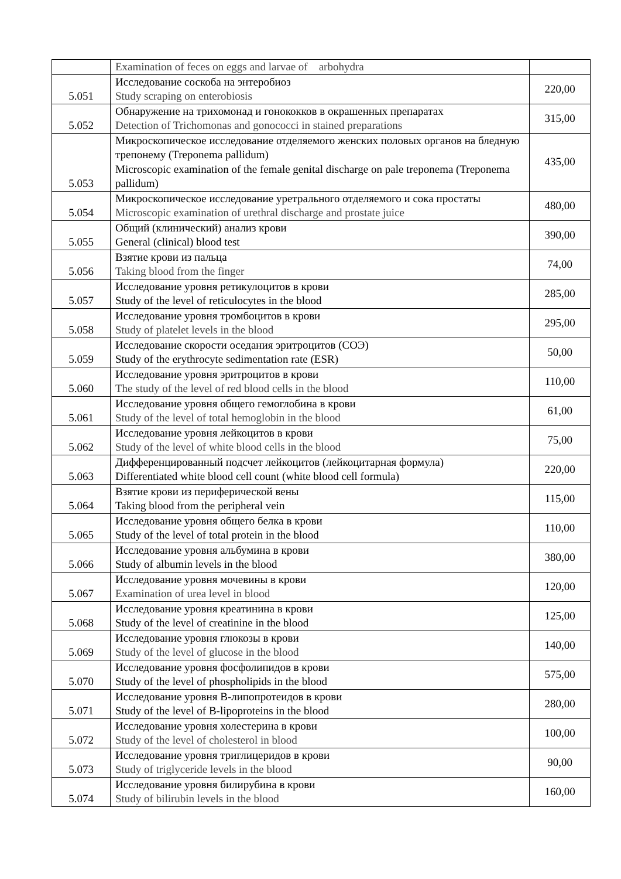| | Examination of feces on eggs and larvae of arbohydra | |
| 5.051 | Исследование соскоба на энтеробиоз Study scraping on enterobiosis | 220,00 |
| 5.052 | Обнаружение на трихомонад и гонококков в окрашенных препаратах Detection of Trichomonas and gonococci in stained preparations | 315,00 |
| 5.053 | Микроскопическое исследование отделяемого женских половых органов на бледную трепонему (Treponema pallidum) Microscopic examination of the female genital discharge on pale treponema (Treponema pallidum) | 435,00 |
| 5.054 | Микроскопическое исследование уретрального отделяемого и сока простаты Microscopic examination of urethral discharge and prostate juice | 480,00 |
| 5.055 | Общий (клинический) анализ крови General (clinical) blood test | 390,00 |
| 5.056 | Взятие крови из пальца Taking blood from the finger | 74,00 |
| 5.057 | Исследование уровня ретикулоцитов в крови Study of the level of reticulocytes in the blood | 285,00 |
| 5.058 | Исследование уровня тромбоцитов в крови Study of platelet levels in the blood | 295,00 |
| 5.059 | Исследование скорости оседания эритроцитов (СОЭ) Study of the erythrocyte sedimentation rate (ESR) | 50,00 |
| 5.060 | Исследование уровня эритроцитов в крови The study of the level of red blood cells in the blood | 110,00 |
| 5.061 | Исследование уровня общего гемоглобина в крови Study of the level of total hemoglobin in the blood | 61,00 |
| 5.062 | Исследование уровня лейкоцитов в крови Study of the level of white blood cells in the blood | 75,00 |
| 5.063 | Дифференцированный подсчет лейкоцитов (лейкоцитарная формула) Differentiated white blood cell count (white blood cell formula) | 220,00 |
| 5.064 | Взятие крови из периферической вены Taking blood from the peripheral vein | 115,00 |
| 5.065 | Исследование уровня общего белка в крови Study of the level of total protein in the blood | 110,00 |
| 5.066 | Исследование уровня альбумина в крови Study of albumin levels in the blood | 380,00 |
| 5.067 | Исследование уровня мочевины в крови Examination of urea level in blood | 120,00 |
| 5.068 | Исследование уровня креатинина в крови Study of the level of creatinine in the blood | 125,00 |
| 5.069 | Исследование уровня глюкозы в крови Study of the level of glucose in the blood | 140,00 |
| 5.070 | Исследование уровня фосфолипидов в крови Study of the level of phospholipids in the blood | 575,00 |
| 5.071 | Исследование уровня В-липопротеидов в крови Study of the level of B-lipoproteins in the blood | 280,00 |
| 5.072 | Исследование уровня холестерина в крови Study of the level of cholesterol in blood | 100,00 |
| 5.073 | Исследование уровня триглицеридов в крови Study of triglyceride levels in the blood | 90,00 |
| 5.074 | Исследование уровня билирубина в крови Study of bilirubin levels in the blood | 160,00 |